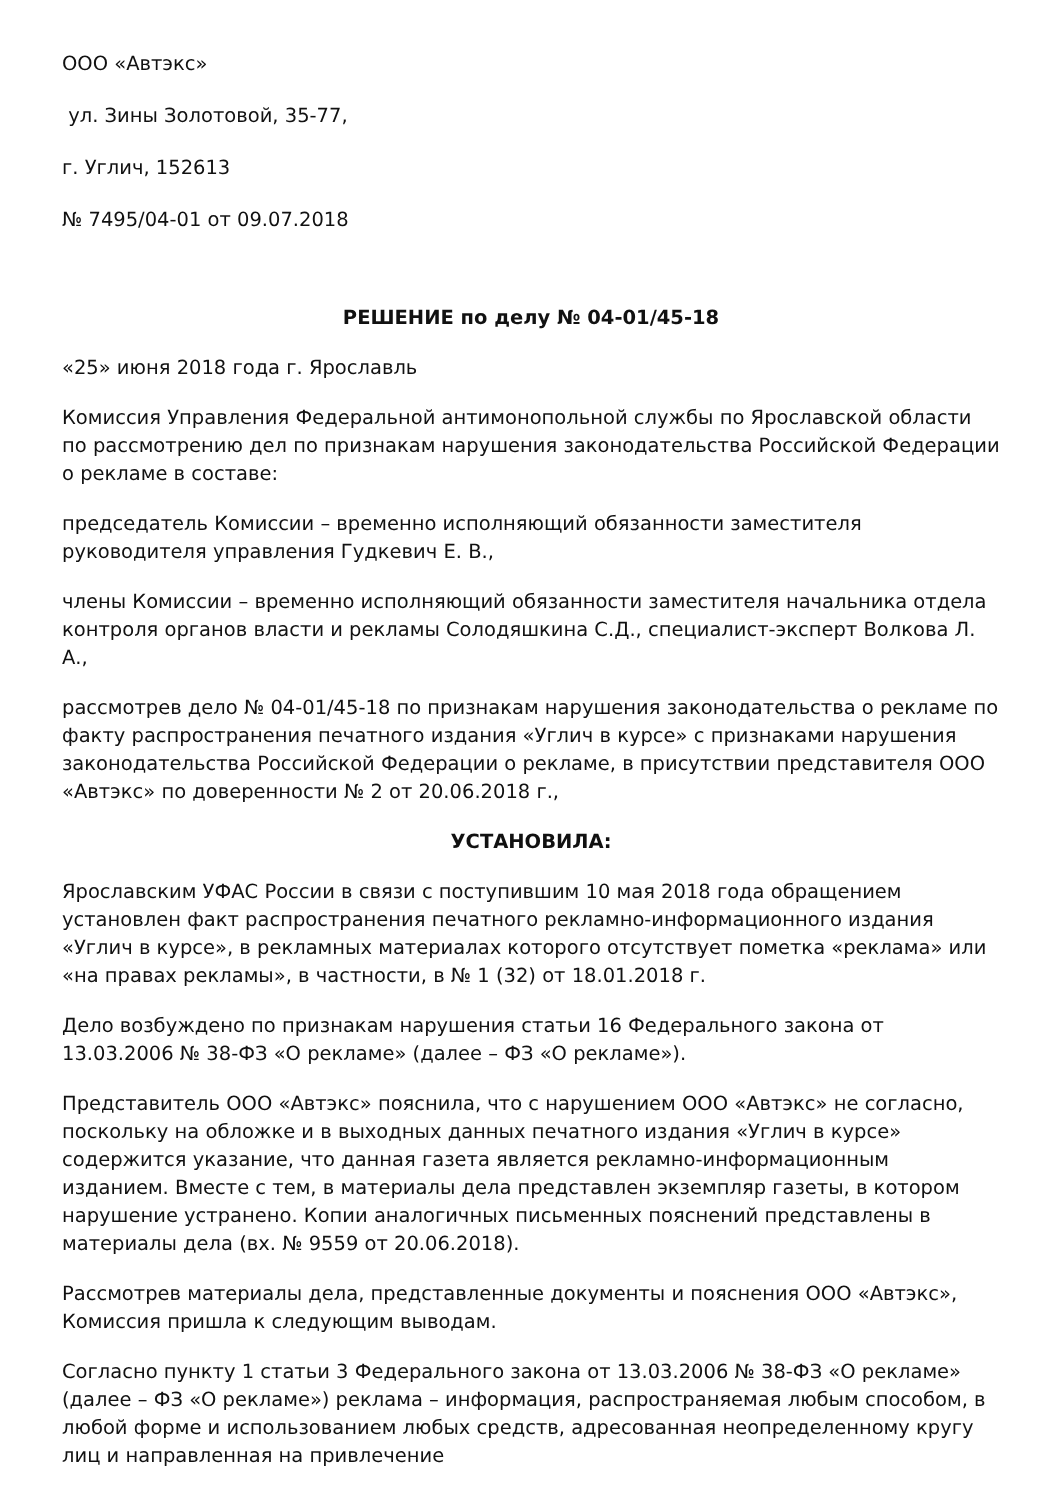ООО «Автэкс»
ул. Зины Золотовой, 35-77,
г. Углич, 152613
№ 7495/04-01 от 09.07.2018
РЕШЕНИЕ по делу № 04-01/45-18
«25» июня 2018 года г. Ярославль
Комиссия Управления Федеральной антимонопольной службы по Ярославской области по рассмотрению дел по признакам нарушения законодательства Российской Федерации о рекламе в составе:
председатель Комиссии – временно исполняющий обязанности заместителя руководителя управления Гудкевич Е. В.,
члены Комиссии – временно исполняющий обязанности заместителя начальника отдела контроля органов власти и рекламы Солодяшкина С.Д., специалист-эксперт Волкова Л. А.,
рассмотрев дело № 04-01/45-18 по признакам нарушения законодательства о рекламе по факту распространения печатного издания «Углич в курсе» с признаками нарушения законодательства Российской Федерации о рекламе, в присутствии представителя ООО «Автэкс» по доверенности № 2 от 20.06.2018 г.,
УСТАНОВИЛА:
Ярославским УФАС России в связи с поступившим 10 мая 2018 года обращением установлен факт распространения печатного рекламно-информационного издания «Углич в курсе», в рекламных материалах которого отсутствует пометка «реклама» или «на правах рекламы», в частности, в № 1 (32) от 18.01.2018 г.
Дело возбуждено по признакам нарушения статьи 16 Федерального закона от 13.03.2006 № 38-ФЗ «О рекламе» (далее – ФЗ «О рекламе»).
Представитель ООО «Автэкс» пояснила, что с нарушением ООО «Автэкс» не согласно, поскольку на обложке и в выходных данных печатного издания «Углич в курсе» содержится указание, что данная газета является рекламно-информационным изданием. Вместе с тем, в материалы дела представлен экземпляр газеты, в котором нарушение устранено. Копии аналогичных письменных пояснений представлены в материалы дела (вх. № 9559 от 20.06.2018).
Рассмотрев материалы дела, представленные документы и пояснения ООО «Автэкс», Комиссия пришла к следующим выводам.
Согласно пункту 1 статьи 3 Федерального закона от 13.03.2006 № 38-ФЗ «О рекламе» (далее – ФЗ «О рекламе») реклама – информация, распространяемая любым способом, в любой форме и использованием любых средств, адресованная неопределенному кругу лиц и направленная на привлечение